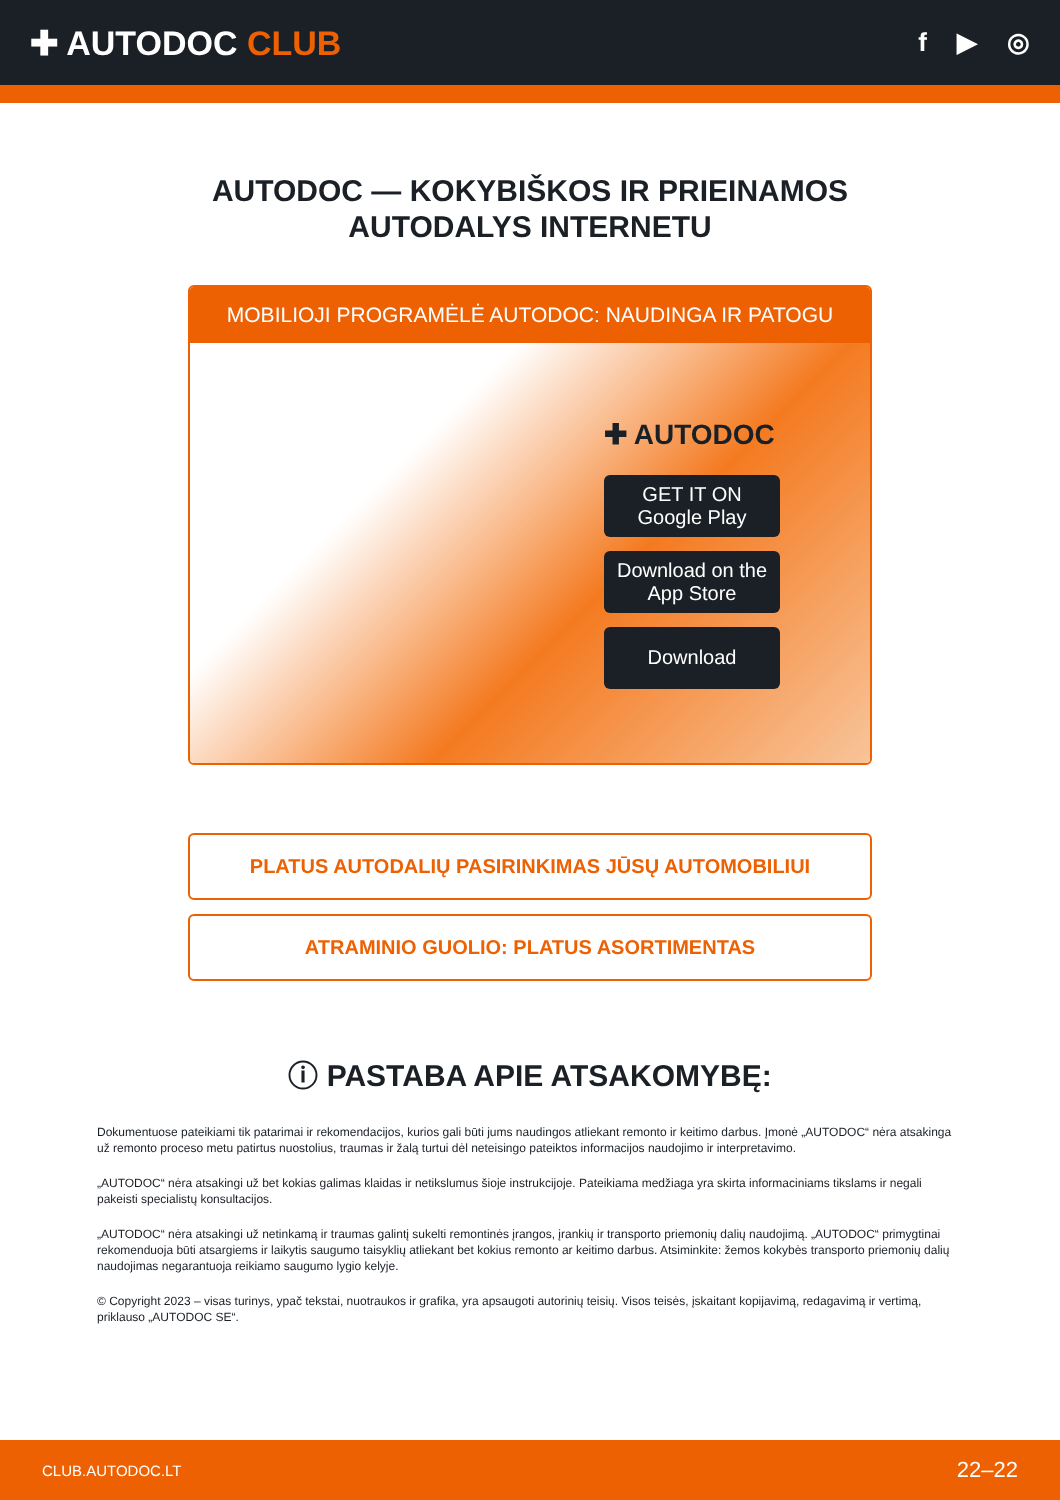✚ AUTODOC CLUB
f ▶ ◎
AUTODOC — KOKYBIŠKOS IR PRIEINAMOS
AUTODALYS INTERNETU
MOBILIOJI PROGRAMĖLĖ AUTODOC: NAUDINGA IR PATOGU
✚ AUTODOC
GET IT ON
Google Play
Download on the
App Store
Download
PLATUS AUTODALIŲ PASIRINKIMAS JŪSŲ AUTOMOBILIUI
ATRAMINIO GUOLIO: PLATUS ASORTIMENTAS
ⓘ PASTABA APIE ATSAKOMYBĘ:
Dokumentuose pateikiami tik patarimai ir rekomendacijos, kurios gali būti jums naudingos atliekant remonto ir keitimo darbus. Įmonė „AUTODOC“ nėra atsakinga už remonto proceso metu patirtus nuostolius, traumas ir žalą turtui dėl neteisingo pateiktos informacijos naudojimo ir interpretavimo.
„AUTODOC“ nėra atsakingi už bet kokias galimas klaidas ir netikslumus šioje instrukcijoje. Pateikiama medžiaga yra skirta informaciniams tikslams ir negali pakeisti specialistų konsultacijos.
„AUTODOC“ nėra atsakingi už netinkamą ir traumas galintį sukelti remontinės įrangos, įrankių ir transporto priemonių dalių naudojimą. „AUTODOC“ primygtinai rekomenduoja būti atsargiems ir laikytis saugumo taisyklių atliekant bet kokius remonto ar keitimo darbus. Atsiminkite: žemos kokybės transporto priemonių dalių naudojimas negarantuoja reikiamo saugumo lygio kelyje.
© Copyright 2023 – visas turinys, ypač tekstai, nuotraukos ir grafika, yra apsaugoti autorinių teisių. Visos teisės, įskaitant kopijavimą, redagavimą ir vertimą, priklauso „AUTODOC SE“.
CLUB.AUTODOC.LT 22–22